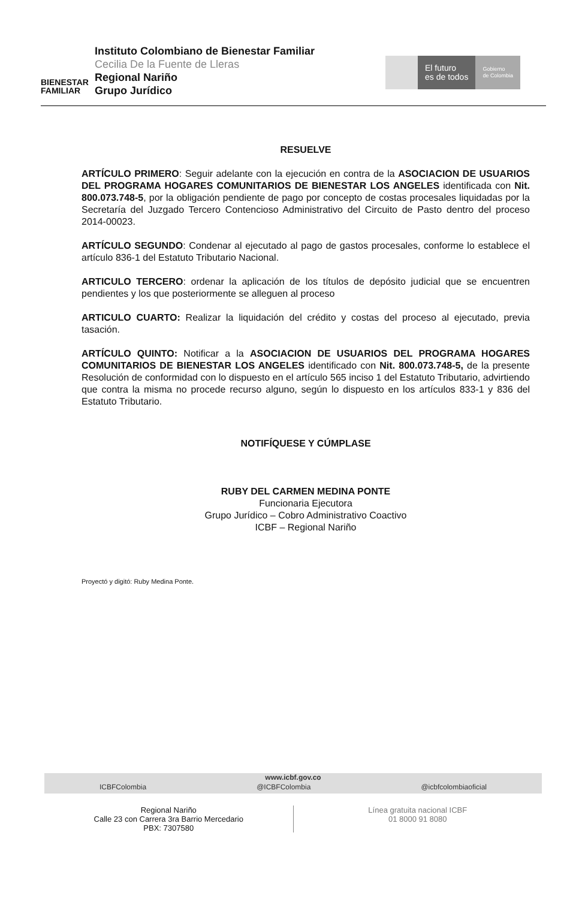BIENESTAR
FAMILIAR
Instituto Colombiano de Bienestar Familiar
Cecilia De la Fuente de Lleras
Regional Nariño
Grupo Jurídico
El futuro
es de todos
Gobierno
de Colombia
RESUELVE
ARTÍCULO PRIMERO: Seguir adelante con la ejecución en contra de la ASOCIACION DE USUARIOS DEL PROGRAMA HOGARES COMUNITARIOS DE BIENESTAR LOS ANGELES identificada con Nit. 800.073.748-5, por la obligación pendiente de pago por concepto de costas procesales liquidadas por la Secretaría del Juzgado Tercero Contencioso Administrativo del Circuito de Pasto dentro del proceso 2014-00023.
ARTÍCULO SEGUNDO: Condenar al ejecutado al pago de gastos procesales, conforme lo establece el artículo 836-1 del Estatuto Tributario Nacional.
ARTICULO TERCERO: ordenar la aplicación de los títulos de depósito judicial que se encuentren pendientes y los que posteriormente se alleguen al proceso
ARTICULO CUARTO: Realizar la liquidación del crédito y costas del proceso al ejecutado, previa tasación.
ARTÍCULO QUINTO: Notificar a la ASOCIACION DE USUARIOS DEL PROGRAMA HOGARES COMUNITARIOS DE BIENESTAR LOS ANGELES identificado con Nit. 800.073.748-5, de la presente Resolución de conformidad con lo dispuesto en el artículo 565 inciso 1 del Estatuto Tributario, advirtiendo que contra la misma no procede recurso alguno, según lo dispuesto en los artículos 833-1 y 836 del Estatuto Tributario.
NOTIFÍQUESE Y CÚMPLASE
RUBY DEL CARMEN MEDINA PONTE
Funcionaria Ejecutora
Grupo Jurídico – Cobro Administrativo Coactivo
ICBF – Regional Nariño
Proyectó y digitó: Ruby Medina Ponte.
www.icbf.gov.co
ICBFColombia @ICBFColombia @icbfcolombiaoficial
Regional Nariño
Calle 23 con Carrera 3ra Barrio Mercedario
PBX: 7307580
Línea gratuita nacional ICBF
01 8000 91 8080